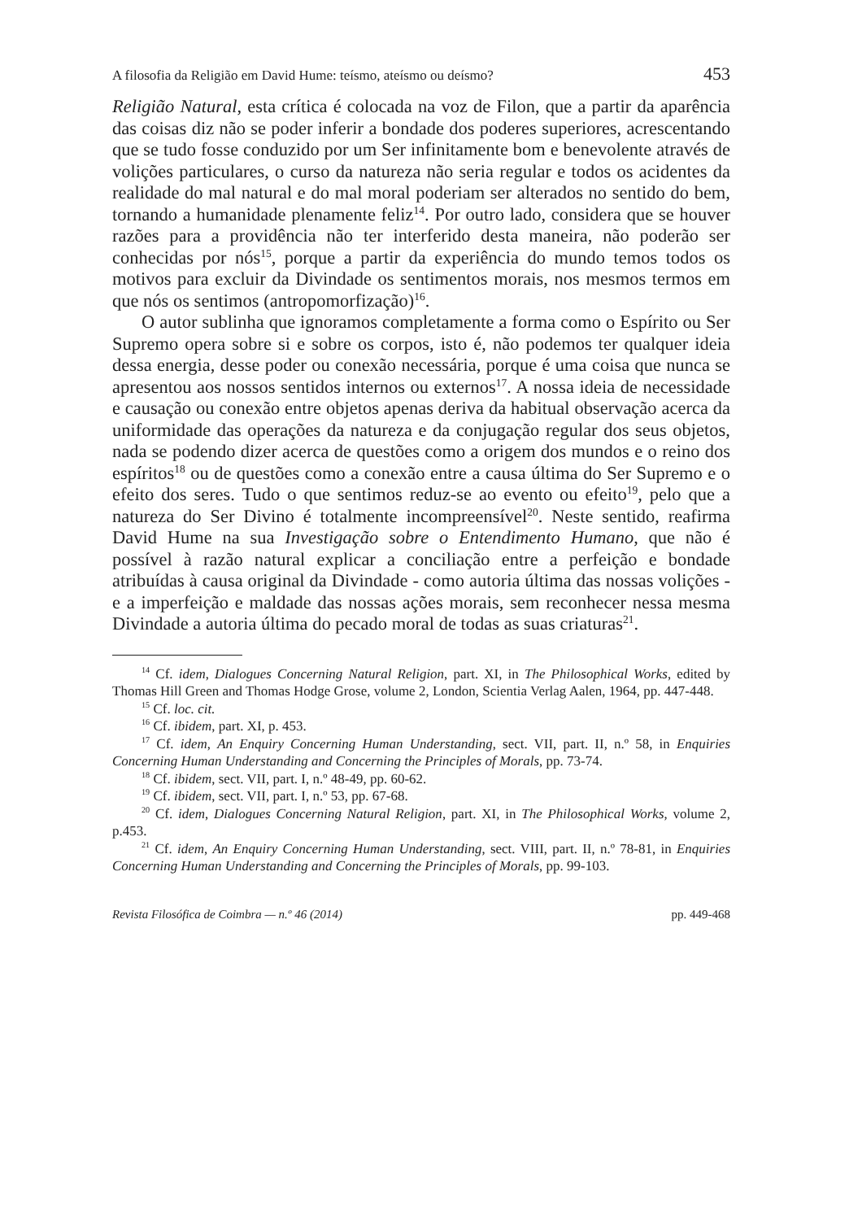A filosofia da Religião em David Hume: teísmo, ateísmo ou deísmo? 453
Religião Natural, esta crítica é colocada na voz de Filon, que a partir da aparência das coisas diz não se poder inferir a bondade dos poderes superiores, acrescentando que se tudo fosse conduzido por um Ser infinitamente bom e benevolente através de volições particulares, o curso da natureza não seria regular e todos os acidentes da realidade do mal natural e do mal moral poderiam ser alterados no sentido do bem, tornando a humanidade plenamente feliz<sup>14</sup>. Por outro lado, considera que se houver razões para a providência não ter interferido desta maneira, não poderão ser conhecidas por nós<sup>15</sup>, porque a partir da experiência do mundo temos todos os motivos para excluir da Divindade os sentimentos morais, nos mesmos termos em que nós os sentimos (antropomorfização)<sup>16</sup>.
O autor sublinha que ignoramos completamente a forma como o Espírito ou Ser Supremo opera sobre si e sobre os corpos, isto é, não podemos ter qualquer ideia dessa energia, desse poder ou conexão necessária, porque é uma coisa que nunca se apresentou aos nossos sentidos internos ou externos<sup>17</sup>. A nossa ideia de necessidade e causação ou conexão entre objetos apenas deriva da habitual observação acerca da uniformidade das operações da natureza e da conjugação regular dos seus objetos, nada se podendo dizer acerca de questões como a origem dos mundos e o reino dos espíritos<sup>18</sup> ou de questões como a conexão entre a causa última do Ser Supremo e o efeito dos seres. Tudo o que sentimos reduz-se ao evento ou efeito<sup>19</sup>, pelo que a natureza do Ser Divino é totalmente incompreensível<sup>20</sup>. Neste sentido, reafirma David Hume na sua Investigação sobre o Entendimento Humano, que não é possível à razão natural explicar a conciliação entre a perfeição e bondade atribuídas à causa original da Divindade - como autoria última das nossas volições - e a imperfeição e maldade das nossas ações morais, sem reconhecer nessa mesma Divindade a autoria última do pecado moral de todas as suas criaturas<sup>21</sup>.
<sup>14</sup> Cf. idem, Dialogues Concerning Natural Religion, part. XI, in The Philosophical Works, edited by Thomas Hill Green and Thomas Hodge Grose, volume 2, London, Scientia Verlag Aalen, 1964, pp. 447-448.
<sup>15</sup> Cf. loc. cit.
<sup>16</sup> Cf. ibidem, part. XI, p. 453.
<sup>17</sup> Cf. idem, An Enquiry Concerning Human Understanding, sect. VII, part. II, n.º 58, in Enquiries Concerning Human Understanding and Concerning the Principles of Morals, pp. 73-74.
<sup>18</sup> Cf. ibidem, sect. VII, part. I, n.º 48-49, pp. 60-62.
<sup>19</sup> Cf. ibidem, sect. VII, part. I, n.º 53, pp. 67-68.
<sup>20</sup> Cf. idem, Dialogues Concerning Natural Religion, part. XI, in The Philosophical Works, volume 2, p.453.
<sup>21</sup> Cf. idem, An Enquiry Concerning Human Understanding, sect. VIII, part. II, n.º 78-81, in Enquiries Concerning Human Understanding and Concerning the Principles of Morals, pp. 99-103.
Revista Filosófica de Coimbra — n.º 46 (2014) pp. 449-468